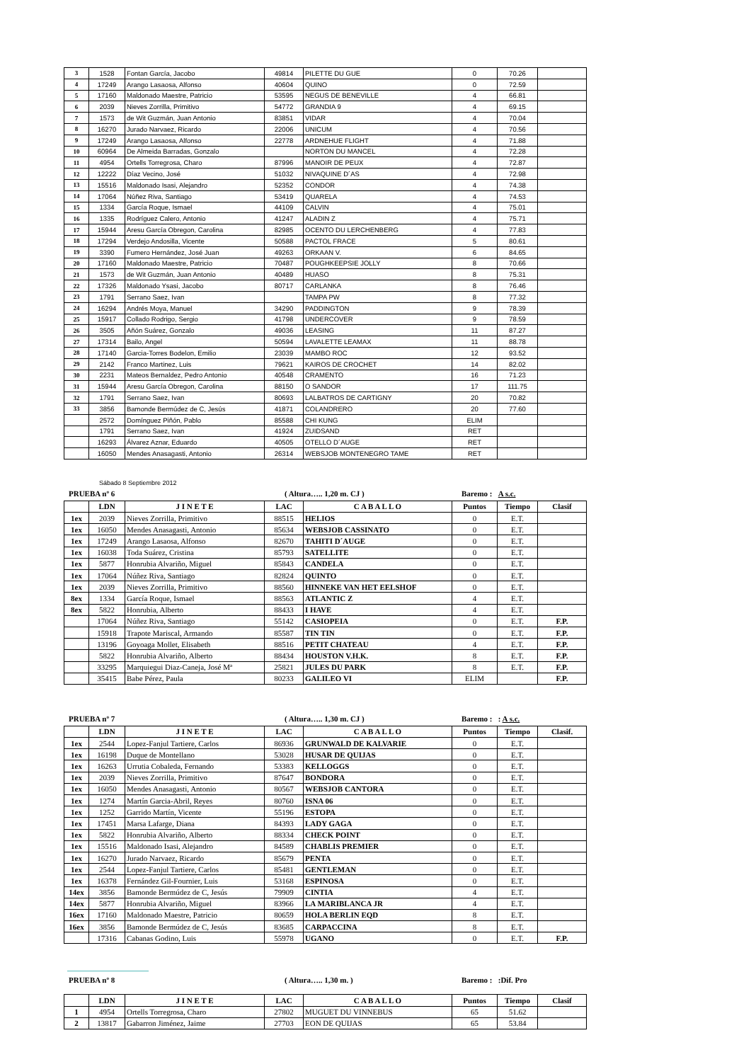| 3 | 1528 | Fontan García, Jacobo | 49814 | PILETTE DU GUE | 0 | 70.26 | |
| 4 | 17249 | Arango Lasaosa, Alfonso | 40604 | QUINO | 0 | 72.59 | |
| 5 | 17160 | Maldonado Maestre, Patricio | 53595 | NEGUS DE BENEVILLE | 4 | 66.81 | |
| 6 | 2039 | Nieves Zorrilla, Primitivo | 54772 | GRANDIA 9 | 4 | 69.15 | |
| 7 | 1573 | de Wit Guzmán, Juan Antonio | 83851 | VIDAR | 4 | 70.04 | |
| 8 | 16270 | Jurado Narvaez, Ricardo | 22006 | UNICUM | 4 | 70.56 | |
| 9 | 17249 | Arango Lasaosa, Alfonso | 22778 | ARDNEHUE FLIGHT | 4 | 71.88 | |
| 10 | 60964 | De Almeida Barradas, Gonzalo | | NORTON DU MANCEL | 4 | 72.28 | |
| 11 | 4954 | Ortells Torregrosa, Charo | 87996 | MANOIR DE PEUX | 4 | 72.87 | |
| 12 | 12222 | Díaz Vecino, José | 51032 | NIVAQUINE D´AS | 4 | 72.98 | |
| 13 | 15516 | Maldonado Isasi, Alejandro | 52352 | CONDOR | 4 | 74.38 | |
| 14 | 17064 | Núñez Riva, Santiago | 53419 | QUARELA | 4 | 74.53 | |
| 15 | 1334 | García Roque, Ismael | 44109 | CALVIN | 4 | 75.01 | |
| 16 | 1335 | Rodríguez Calero, Antonio | 41247 | ALADIN Z | 4 | 75.71 | |
| 17 | 15944 | Aresu García Obregon, Carolina | 82985 | OCENTO DU LERCHENBERG | 4 | 77.83 | |
| 18 | 17294 | Verdejo Andosilla, Vicente | 50588 | PACTOL FRACE | 5 | 80.61 | |
| 19 | 3390 | Fumero Hernández, José Juan | 49263 | ORKAAN V. | 6 | 84.65 | |
| 20 | 17160 | Maldonado Maestre, Patricio | 70487 | POUGHKEEPSIE JOLLY | 8 | 70.66 | |
| 21 | 1573 | de Wit Guzmán, Juan Antonio | 40489 | HUASO | 8 | 75.31 | |
| 22 | 17326 | Maldonado Ysasi, Jacobo | 80717 | CARLANKA | 8 | 76.46 | |
| 23 | 1791 | Serrano Saez, Ivan | | TAMPA PW | 8 | 77.32 | |
| 24 | 16294 | Andrés Moya, Manuel | 34290 | PADDINGTON | 9 | 78.39 | |
| 25 | 15917 | Collado Rodrigo, Sergio | 41798 | UNDERCOVER | 9 | 78.59 | |
| 26 | 3505 | Añón Suárez, Gonzalo | 49036 | LEASING | 11 | 87.27 | |
| 27 | 17314 | Bailo, Angel | 50594 | LAVALETTE LEAMAX | 11 | 88.78 | |
| 28 | 17140 | Garcia-Torres Bodelon, Emilio | 23039 | MAMBO ROC | 12 | 93.52 | |
| 29 | 2142 | Franco Martinez, Luis | 79621 | KAIROS DE CROCHET | 14 | 82.02 | |
| 30 | 2231 | Mateos Bernaldez, Pedro Antonio | 40548 | CRAMENTO | 16 | 71.23 | |
| 31 | 15944 | Aresu García Obregon, Carolina | 88150 | O SANDOR | 17 | 111.75 | |
| 32 | 1791 | Serrano Saez, Ivan | 80693 | LALBATROS DE CARTIGNY | 20 | 70.82 | |
| 33 | 3856 | Bamonde Bermúdez de C, Jesús | 41871 | COLANDRERO | 20 | 77.60 | |
| | 2572 | Domínguez Piñón, Pablo | 85588 | CHI KUNG | ELIM | | |
| | 1791 | Serrano Saez, Ivan | 41924 | ZUIDSAND | RET | | |
| | 16293 | Álvarez Aznar, Eduardo | 40505 | OTELLO D´AUGE | RET | | |
| | 16050 | Mendes Anasagasti, Antonio | 26314 | WEBSJOB MONTENEGRO TAME | RET | | |
Sábado 8 Septiembre 2012
PRUEBA nº 6 ( Altura….. 1,20 m. CJ ) Baremo : A s.c.
| | LDN | J I N E T E | LAC | C A B A L L O | Puntos | Tiempo | Clasif |
| --- | --- | --- | --- | --- | --- | --- | --- |
| 1ex | 2039 | Nieves Zorrilla, Primitivo | 88515 | HELIOS | 0 | E.T. | |
| 1ex | 16050 | Mendes Anasagasti, Antonio | 85634 | WEBSJOB CASSINATO | 0 | E.T. | |
| 1ex | 17249 | Arango Lasaosa, Alfonso | 82670 | TAHITI D´AUGE | 0 | E.T. | |
| 1ex | 16038 | Toda Suárez, Cristina | 85793 | SATELLITE | 0 | E.T. | |
| 1ex | 5877 | Honrubia Alvariño, Miguel | 85843 | CANDELA | 0 | E.T. | |
| 1ex | 17064 | Núñez Riva, Santiago | 82824 | QUINTO | 0 | E.T. | |
| 1ex | 2039 | Nieves Zorrilla, Primitivo | 88560 | HINNEKE VAN HET EELSHOF | 0 | E.T. | |
| 8ex | 1334 | García Roque, Ismael | 88563 | ATLANTIC Z | 4 | E.T. | |
| 8ex | 5822 | Honrubia, Alberto | 88433 | I HAVE | 4 | E.T. | |
| | 17064 | Núñez Riva, Santiago | 55142 | CASIOPEIA | 0 | E.T. | F.P. |
| | 15918 | Trapote Mariscal, Armando | 85587 | TIN TIN | 0 | E.T. | F.P. |
| | 13196 | Goyoaga Mollet, Elisabeth | 88516 | PETIT CHATEAU | 4 | E.T. | F.P. |
| | 5822 | Honrubia Alvariño, Alberto | 88434 | HOUSTON V.H.K. | 8 | E.T. | F.P. |
| | 33295 | Marquiegui Diaz-Caneja, José Mª | 25821 | JULES DU PARK | 8 | E.T. | F.P. |
| | 35415 | Babe Pérez, Paula | 80233 | GALILEO VI | ELIM | | F.P. |
PRUEBA nº 7 ( Altura….. 1,30 m. CJ ) Baremo : : A s.c.
| | LDN | J I N E T E | LAC | C A B A L L O | Puntos | Tiempo | Clasif. |
| --- | --- | --- | --- | --- | --- | --- | --- |
| 1ex | 2544 | Lopez-Fanjul Tartiere, Carlos | 86936 | GRUNWALD DE KALVARIE | 0 | E.T. | |
| 1ex | 16198 | Duque de Montellano | 53028 | HUSAR DE QUIJAS | 0 | E.T. | |
| 1ex | 16263 | Urrutia Cobaleda, Fernando | 53383 | KELLOGGS | 0 | E.T. | |
| 1ex | 2039 | Nieves Zorrilla, Primitivo | 87647 | BONDORA | 0 | E.T. | |
| 1ex | 16050 | Mendes Anasagasti, Antonio | 80567 | WEBSJOB CANTORA | 0 | E.T. | |
| 1ex | 1274 | Martín Garcia-Abril, Reyes | 80760 | ISNA 06 | 0 | E.T. | |
| 1ex | 1252 | Garrido Martín, Vicente | 55196 | ESTOPA | 0 | E.T. | |
| 1ex | 17451 | Marsa Lafarge, Diana | 84393 | LADY GAGA | 0 | E.T. | |
| 1ex | 5822 | Honrubia Alvariño, Alberto | 88334 | CHECK POINT | 0 | E.T. | |
| 1ex | 15516 | Maldonado Isasi, Alejandro | 84589 | CHABLIS PREMIER | 0 | E.T. | |
| 1ex | 16270 | Jurado Narvaez, Ricardo | 85679 | PENTA | 0 | E.T. | |
| 1ex | 2544 | Lopez-Fanjul Tartiere, Carlos | 85481 | GENTLEMAN | 0 | E.T. | |
| 1ex | 16378 | Fernández Gil-Fournier, Luis | 53168 | ESPINOSA | 0 | E.T. | |
| 14ex | 3856 | Bamonde Bermúdez de C, Jesús | 79909 | CINTIA | 4 | E.T. | |
| 14ex | 5877 | Honrubia Alvariño, Miguel | 83966 | LA MARIBLANCA JR | 4 | E.T. | |
| 16ex | 17160 | Maldonado Maestre, Patricio | 80659 | HOLA BERLIN EQD | 8 | E.T. | |
| 16ex | 3856 | Bamonde Bermúdez de C, Jesús | 83685 | CARPACCINA | 8 | E.T. | |
| | 17316 | Cabanas Godino, Luis | 55978 | UGANO | 0 | E.T. | F.P. |
PRUEBA nº 8 ( Altura….. 1,30 m. ) Baremo : :Dif. Pro
| | LDN | J I N E T E | LAC | C A B A L L O | Puntos | Tiempo | Clasif |
| --- | --- | --- | --- | --- | --- | --- | --- |
| 1 | 4954 | Ortells Torregrosa, Charo | 27802 | MUGUET DU VINNEBUS | 65 | 51.62 | |
| 2 | 13817 | Gabarron Jiménez, Jaime | 27703 | EON DE QUIJAS | 65 | 53.84 | |